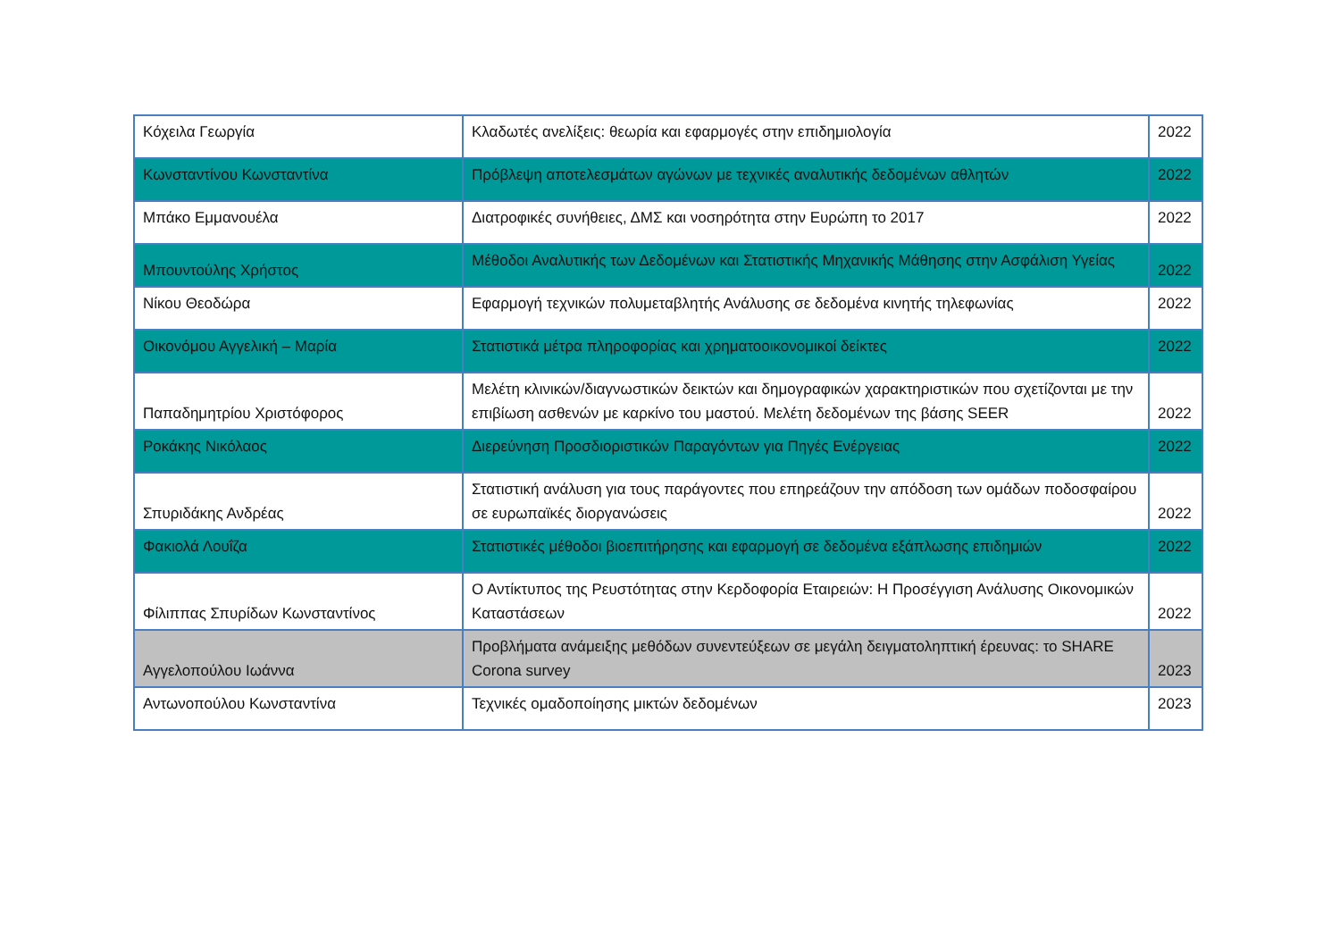| Κόχειλα Γεωργία | Κλαδωτές ανελίξεις: θεωρία και εφαρμογές στην επιδημιολογία | 2022 |
| Κωνσταντίνου Κωνσταντίνα | Πρόβλεψη αποτελεσμάτων αγώνων με τεχνικές αναλυτικής δεδομένων αθλητών | 2022 |
| Μπάκο Εμμανουέλα | Διατροφικές συνήθειες, ΔΜΣ και νοσηρότητα στην Ευρώπη το 2017 | 2022 |
| Μπουντούλης Χρήστος | Μέθοδοι Αναλυτικής των Δεδομένων και Στατιστικής Μηχανικής Μάθησης στην Ασφάλιση Υγείας | 2022 |
| Νίκου Θεοδώρα | Εφαρμογή τεχνικών πολυμεταβλητής Ανάλυσης σε δεδομένα κινητής τηλεφωνίας | 2022 |
| Οικονόμου Αγγελική – Μαρία | Στατιστικά μέτρα πληροφορίας και χρηματοοικονομικοί δείκτες | 2022 |
| Παπαδημητρίου Χριστόφορος | Μελέτη κλινικών/διαγνωστικών δεικτών και δημογραφικών χαρακτηριστικών που σχετίζονται με την επιβίωση ασθενών με καρκίνο του μαστού. Μελέτη δεδομένων της βάσης SEER | 2022 |
| Ροκάκης Νικόλαος | Διερεύνηση Προσδιοριστικών Παραγόντων για Πηγές Ενέργειας | 2022 |
| Σπυριδάκης Ανδρέας | Στατιστική ανάλυση για τους παράγοντες που επηρεάζουν την απόδοση των ομάδων ποδοσφαίρου σε ευρωπαϊκές διοργανώσεις | 2022 |
| Φακιολά Λουΐζα | Στατιστικές μέθοδοι βιοεπιτήρησης και εφαρμογή σε δεδομένα εξάπλωσης επιδημιών | 2022 |
| Φίλιππας Σπυρίδων Κωνσταντίνος | Ο Αντίκτυπος της Ρευστότητας στην Κερδοφορία Εταιρειών: Η Προσέγγιση Ανάλυσης Οικονομικών Καταστάσεων | 2022 |
| Αγγελοπούλου Ιωάννα | Προβλήματα ανάμειξης μεθόδων συνεντεύξεων σε μεγάλη δειγματοληπτική έρευνας: το SHARE Corona survey | 2023 |
| Αντωνοπούλου Κωνσταντίνα | Τεχνικές ομαδοποίησης μικτών δεδομένων | 2023 |